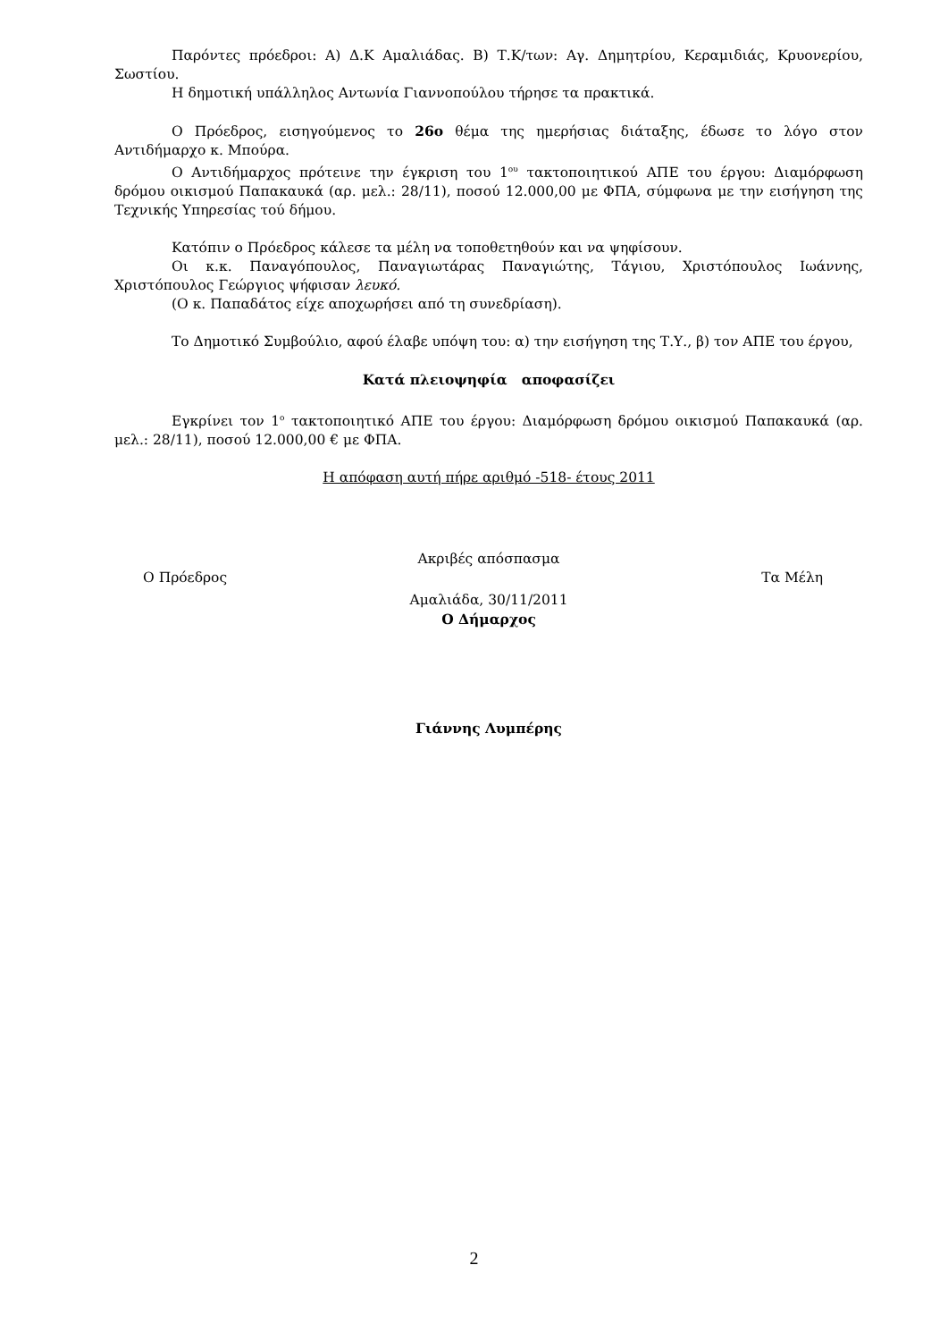Παρόντες πρόεδροι: Α) Δ.Κ Αμαλιάδας. Β) Τ.Κ/των: Αγ. Δημητρίου, Κεραμιδιάς, Κρυονερίου, Σωστίου.
Η δημοτική υπάλληλος Αντωνία Γιαννοπούλου τήρησε τα πρακτικά.
Ο Πρόεδρος, εισηγούμενος το 26ο θέμα της ημερήσιας διάταξης, έδωσε το λόγο στον Αντιδήμαρχο κ. Μπούρα.
Ο Αντιδήμαρχος πρότεινε την έγκριση του 1<sup>ου</sup> τακτοποιητικού ΑΠΕ του έργου: Διαμόρφωση δρόμου οικισμού Παπακαυκά (αρ. μελ.: 28/11), ποσού 12.000,00 με ΦΠΑ, σύμφωνα με την εισήγηση της Τεχνικής Υπηρεσίας τού δήμου.
Κατόπιν ο Πρόεδρος κάλεσε τα μέλη να τοποθετηθούν και να ψηφίσουν.
Οι κ.κ. Παναγόπουλος, Παναγιωτάρας Παναγιώτης, Τάγιου, Χριστόπουλος Ιωάννης, Χριστόπουλος Γεώργιος ψήφισαν λευκό.
(Ο κ. Παπαδάτος είχε αποχωρήσει από τη συνεδρίαση).
Το Δημοτικό Συμβούλιο, αφού έλαβε υπόψη του: α) την εισήγηση της Τ.Υ., β) τον ΑΠΕ του έργου,
Κατά πλειοψηφία αποφασίζει
Εγκρίνει τον 1<sup>ο</sup> τακτοποιητικό ΑΠΕ του έργου: Διαμόρφωση δρόμου οικισμού Παπακαυκά (αρ. μελ.: 28/11), ποσού 12.000,00 € με ΦΠΑ.
Η απόφαση αυτή πήρε αριθμό -518- έτους 2011
Ακριβές απόσπασμα
Ο Πρόεδρος Τα Μέλη
Αμαλιάδα, 30/11/2011
Ο Δήμαρχος
Γιάννης Λυμπέρης
2